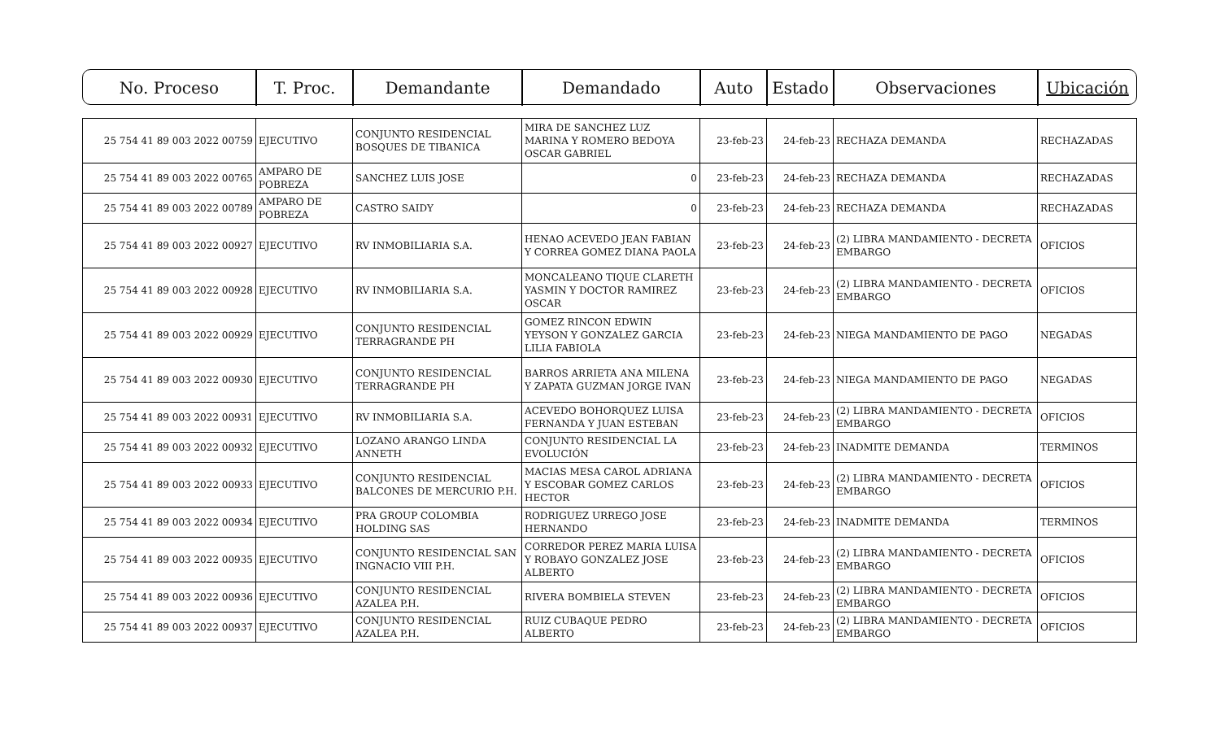| No. Proceso | T. Proc. | Demandante | Demandado | Auto | Estado | Observaciones | Ubicación |
| --- | --- | --- | --- | --- | --- | --- | --- |
| 25 754 41 89 003 2022 00759 | EJECUTIVO | CONJUNTO RESIDENCIAL BOSQUES DE TIBANICA | MIRA DE SANCHEZ LUZ MARINA Y ROMERO BEDOYA OSCAR GABRIEL | 23-feb-23 | 24-feb-23 | RECHAZA DEMANDA | RECHAZADAS |
| 25 754 41 89 003 2022 00765 | AMPARO DE POBREZA | SANCHEZ LUIS JOSE | 0 | 23-feb-23 | 24-feb-23 | RECHAZA DEMANDA | RECHAZADAS |
| 25 754 41 89 003 2022 00789 | AMPARO DE POBREZA | CASTRO SAIDY | 0 | 23-feb-23 | 24-feb-23 | RECHAZA DEMANDA | RECHAZADAS |
| 25 754 41 89 003 2022 00927 | EJECUTIVO | RV INMOBILIARIA S.A. | HENAO ACEVEDO JEAN FABIAN Y CORREA GOMEZ DIANA PAOLA | 23-feb-23 | 24-feb-23 | (2) LIBRA MANDAMIENTO - DECRETA EMBARGO | OFICIOS |
| 25 754 41 89 003 2022 00928 | EJECUTIVO | RV INMOBILIARIA S.A. | MONCALEANO TIQUE CLARETH YASMIN Y DOCTOR RAMIREZ OSCAR | 23-feb-23 | 24-feb-23 | (2) LIBRA MANDAMIENTO - DECRETA EMBARGO | OFICIOS |
| 25 754 41 89 003 2022 00929 | EJECUTIVO | CONJUNTO RESIDENCIAL TERRAGRANDE PH | GOMEZ RINCON EDWIN YEYSON Y GONZALEZ GARCIA LILIA FABIOLA | 23-feb-23 | 24-feb-23 | NIEGA MANDAMIENTO DE PAGO | NEGADAS |
| 25 754 41 89 003 2022 00930 | EJECUTIVO | CONJUNTO RESIDENCIAL TERRAGRANDE PH | BARROS ARRIETA ANA MILENA Y ZAPATA GUZMAN JORGE IVAN | 23-feb-23 | 24-feb-23 | NIEGA MANDAMIENTO DE PAGO | NEGADAS |
| 25 754 41 89 003 2022 00931 | EJECUTIVO | RV INMOBILIARIA S.A. | ACEVEDO BOHORQUEZ LUISA FERNANDA Y JUAN ESTEBAN | 23-feb-23 | 24-feb-23 | (2) LIBRA MANDAMIENTO - DECRETA EMBARGO | OFICIOS |
| 25 754 41 89 003 2022 00932 | EJECUTIVO | LOZANO ARANGO LINDA ANNETH | CONJUNTO RESIDENCIAL LA EVOLUCIÓN | 23-feb-23 | 24-feb-23 | INADMITE DEMANDA | TERMINOS |
| 25 754 41 89 003 2022 00933 | EJECUTIVO | CONJUNTO RESIDENCIAL BALCONES DE MERCURIO P.H. | MACIAS MESA CAROL ADRIANA Y ESCOBAR GOMEZ CARLOS HECTOR | 23-feb-23 | 24-feb-23 | (2) LIBRA MANDAMIENTO - DECRETA EMBARGO | OFICIOS |
| 25 754 41 89 003 2022 00934 | EJECUTIVO | PRA GROUP COLOMBIA HOLDING SAS | RODRIGUEZ URREGO JOSE HERNANDO | 23-feb-23 | 24-feb-23 | INADMITE DEMANDA | TERMINOS |
| 25 754 41 89 003 2022 00935 | EJECUTIVO | CONJUNTO RESIDENCIAL SAN INGNACIO VIII P.H. | CORREDOR PEREZ MARIA LUISA Y ROBAYO GONZALEZ JOSE ALBERTO | 23-feb-23 | 24-feb-23 | (2) LIBRA MANDAMIENTO - DECRETA EMBARGO | OFICIOS |
| 25 754 41 89 003 2022 00936 | EJECUTIVO | CONJUNTO RESIDENCIAL AZALEA P.H. | RIVERA BOMBIELA STEVEN | 23-feb-23 | 24-feb-23 | (2) LIBRA MANDAMIENTO - DECRETA EMBARGO | OFICIOS |
| 25 754 41 89 003 2022 00937 | EJECUTIVO | CONJUNTO RESIDENCIAL AZALEA P.H. | RUIZ CUBAQUE PEDRO ALBERTO | 23-feb-23 | 24-feb-23 | (2) LIBRA MANDAMIENTO - DECRETA EMBARGO | OFICIOS |